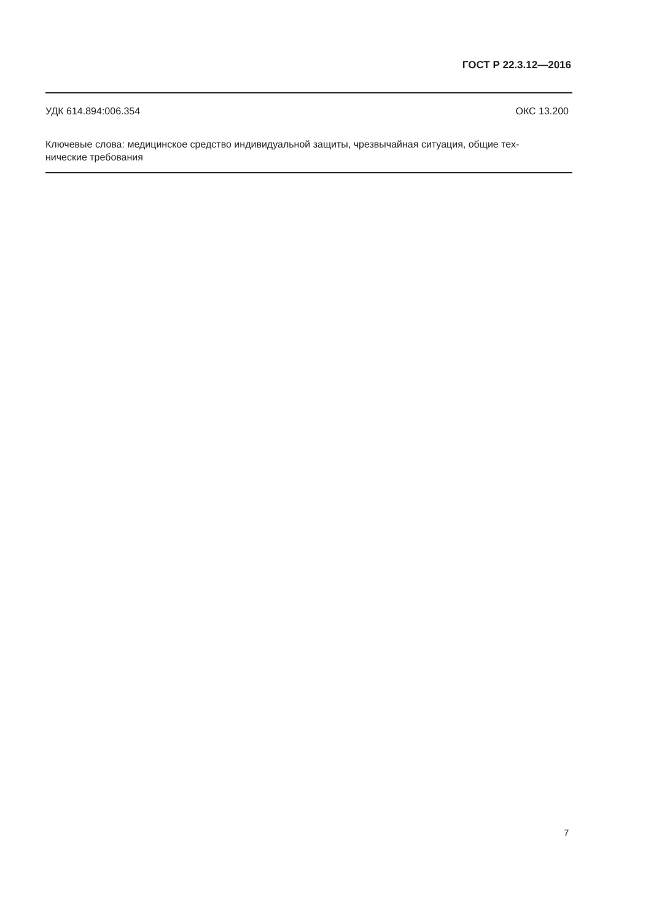ГОСТ Р 22.3.12—2016
УДК 614.894:006.354 ОКС 13.200
Ключевые слова: медицинское средство индивидуальной защиты, чрезвычайная ситуация, общие тех-
нические требования
7